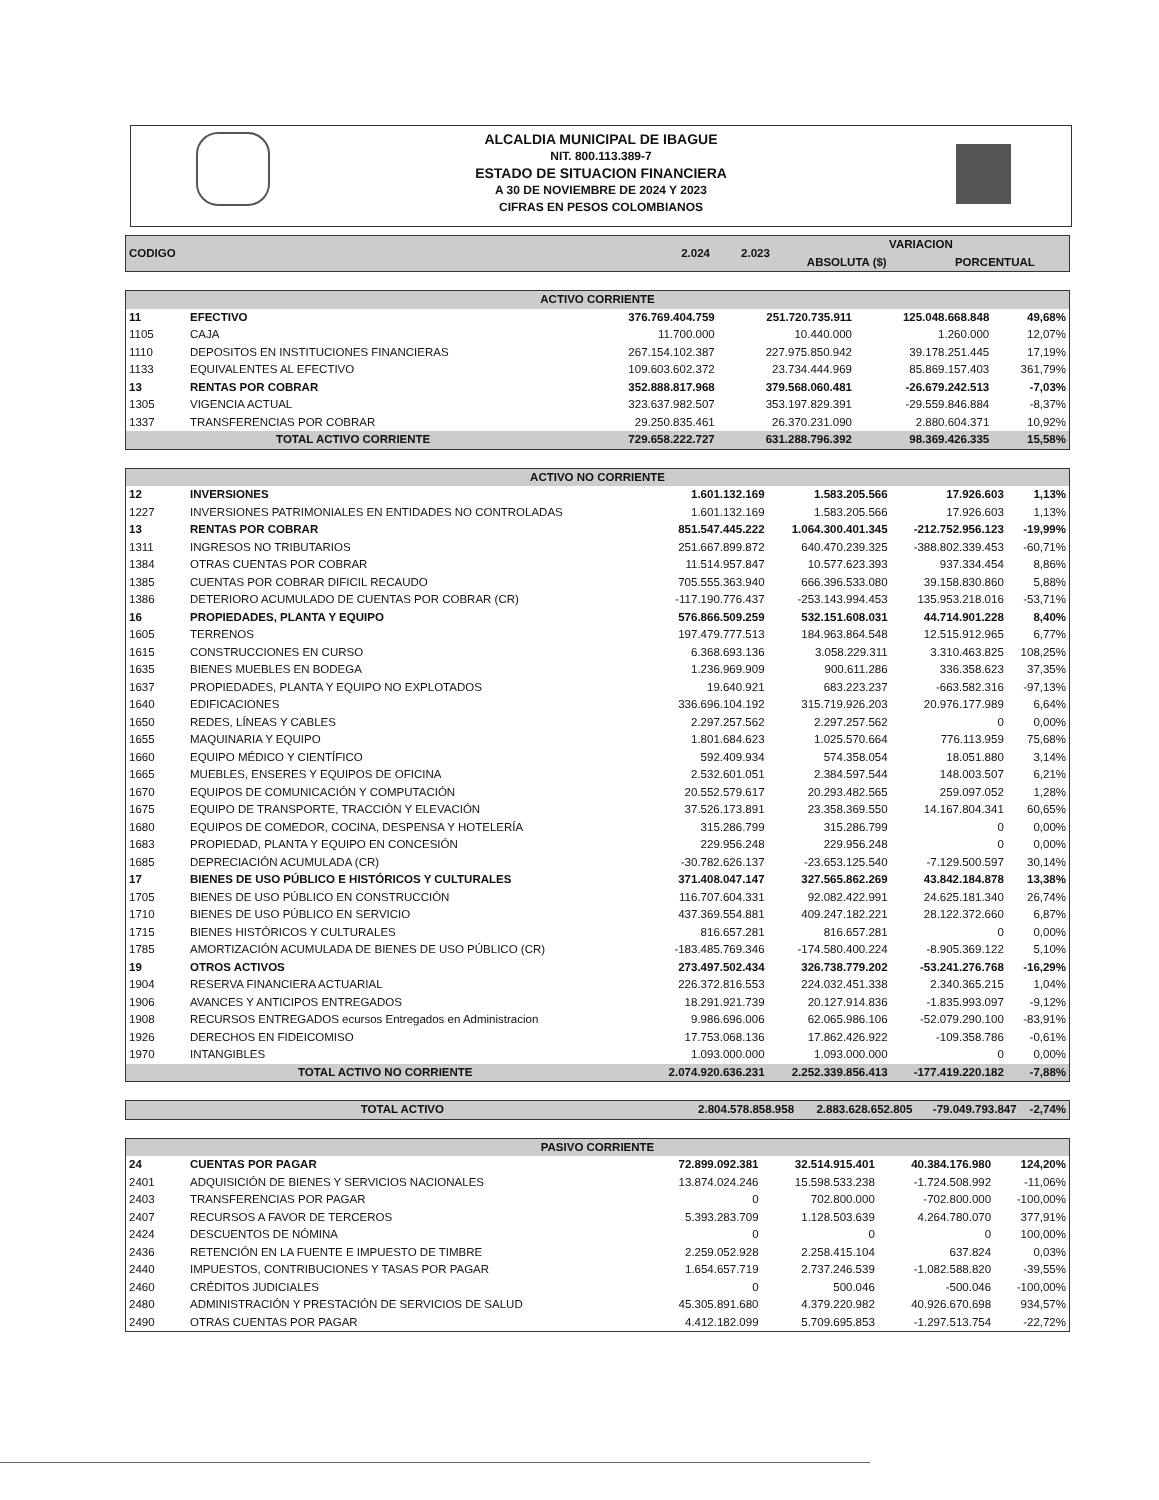ALCALDIA MUNICIPAL DE IBAGUE
NIT. 800.113.389-7
ESTADO DE SITUACION FINANCIERA
A 30 DE NOVIEMBRE DE 2024 Y 2023
CIFRAS EN PESOS COLOMBIANOS
| CODIGO | | 2.024 | 2.023 | VARIACION | |
| --- | --- | --- | --- | --- | --- |
| | | | | ABSOLUTA ($) | PORCENTUAL |
| ACTIVO CORRIENTE | | | | | |
| --- | --- | --- | --- | --- | --- |
| 11 | EFECTIVO | 376.769.404.759 | 251.720.735.911 | 125.048.668.848 | 49,68% |
| 1105 | CAJA | 11.700.000 | 10.440.000 | 1.260.000 | 12,07% |
| 1110 | DEPOSITOS EN INSTITUCIONES FINANCIERAS | 267.154.102.387 | 227.975.850.942 | 39.178.251.445 | 17,19% |
| 1133 | EQUIVALENTES AL EFECTIVO | 109.603.602.372 | 23.734.444.969 | 85.869.157.403 | 361,79% |
| 13 | RENTAS POR COBRAR | 352.888.817.968 | 379.568.060.481 | -26.679.242.513 | -7,03% |
| 1305 | VIGENCIA ACTUAL | 323.637.982.507 | 353.197.829.391 | -29.559.846.884 | -8,37% |
| 1337 | TRANSFERENCIAS POR COBRAR | 29.250.835.461 | 26.370.231.090 | 2.880.604.371 | 10,92% |
| TOTAL ACTIVO CORRIENTE | | 729.658.222.727 | 631.288.796.392 | 98.369.426.335 | 15,58% |
| ACTIVO NO CORRIENTE | | | | | |
| --- | --- | --- | --- | --- | --- |
| 12 | INVERSIONES | 1.601.132.169 | 1.583.205.566 | 17.926.603 | 1,13% |
| 1227 | INVERSIONES PATRIMONIALES EN ENTIDADES NO CONTROLADAS | 1.601.132.169 | 1.583.205.566 | 17.926.603 | 1,13% |
| 13 | RENTAS POR COBRAR | 851.547.445.222 | 1.064.300.401.345 | -212.752.956.123 | -19,99% |
| 1311 | INGRESOS NO TRIBUTARIOS | 251.667.899.872 | 640.470.239.325 | -388.802.339.453 | -60,71% |
| 1384 | OTRAS CUENTAS POR COBRAR | 11.514.957.847 | 10.577.623.393 | 937.334.454 | 8,86% |
| 1385 | CUENTAS POR COBRAR DIFICIL RECAUDO | 705.555.363.940 | 666.396.533.080 | 39.158.830.860 | 5,88% |
| 1386 | DETERIORO ACUMULADO DE CUENTAS POR COBRAR (CR) | -117.190.776.437 | -253.143.994.453 | 135.953.218.016 | -53,71% |
| 16 | PROPIEDADES, PLANTA Y EQUIPO | 576.866.509.259 | 532.151.608.031 | 44.714.901.228 | 8,40% |
| 1605 | TERRENOS | 197.479.777.513 | 184.963.864.548 | 12.515.912.965 | 6,77% |
| 1615 | CONSTRUCCIONES EN CURSO | 6.368.693.136 | 3.058.229.311 | 3.310.463.825 | 108,25% |
| 1635 | BIENES MUEBLES EN BODEGA | 1.236.969.909 | 900.611.286 | 336.358.623 | 37,35% |
| 1637 | PROPIEDADES, PLANTA Y EQUIPO NO EXPLOTADOS | 19.640.921 | 683.223.237 | -663.582.316 | -97,13% |
| 1640 | EDIFICACIONES | 336.696.104.192 | 315.719.926.203 | 20.976.177.989 | 6,64% |
| 1650 | REDES, LÍNEAS Y CABLES | 2.297.257.562 | 2.297.257.562 | 0 | 0,00% |
| 1655 | MAQUINARIA Y EQUIPO | 1.801.684.623 | 1.025.570.664 | 776.113.959 | 75,68% |
| 1660 | EQUIPO MÉDICO Y CIENTÍFICO | 592.409.934 | 574.358.054 | 18.051.880 | 3,14% |
| 1665 | MUEBLES, ENSERES Y EQUIPOS DE OFICINA | 2.532.601.051 | 2.384.597.544 | 148.003.507 | 6,21% |
| 1670 | EQUIPOS DE COMUNICACIÓN Y COMPUTACIÓN | 20.552.579.617 | 20.293.482.565 | 259.097.052 | 1,28% |
| 1675 | EQUIPO DE TRANSPORTE, TRACCIÓN Y ELEVACIÓN | 37.526.173.891 | 23.358.369.550 | 14.167.804.341 | 60,65% |
| 1680 | EQUIPOS DE COMEDOR, COCINA, DESPENSA Y HOTELERÍA | 315.286.799 | 315.286.799 | 0 | 0,00% |
| 1683 | PROPIEDAD, PLANTA Y EQUIPO EN CONCESIÓN | 229.956.248 | 229.956.248 | 0 | 0,00% |
| 1685 | DEPRECIACIÓN ACUMULADA (CR) | -30.782.626.137 | -23.653.125.540 | -7.129.500.597 | 30,14% |
| 17 | BIENES DE USO PÚBLICO E HISTÓRICOS Y CULTURALES | 371.408.047.147 | 327.565.862.269 | 43.842.184.878 | 13,38% |
| 1705 | BIENES DE USO PÚBLICO EN CONSTRUCCIÓN | 116.707.604.331 | 92.082.422.991 | 24.625.181.340 | 26,74% |
| 1710 | BIENES DE USO PÚBLICO EN SERVICIO | 437.369.554.881 | 409.247.182.221 | 28.122.372.660 | 6,87% |
| 1715 | BIENES HISTÓRICOS Y CULTURALES | 816.657.281 | 816.657.281 | 0 | 0,00% |
| 1785 | AMORTIZACIÓN ACUMULADA DE BIENES DE USO PÚBLICO (CR) | -183.485.769.346 | -174.580.400.224 | -8.905.369.122 | 5,10% |
| 19 | OTROS ACTIVOS | 273.497.502.434 | 326.738.779.202 | -53.241.276.768 | -16,29% |
| 1904 | RESERVA FINANCIERA ACTUARIAL | 226.372.816.553 | 224.032.451.338 | 2.340.365.215 | 1,04% |
| 1906 | AVANCES Y ANTICIPOS ENTREGADOS | 18.291.921.739 | 20.127.914.836 | -1.835.993.097 | -9,12% |
| 1908 | RECURSOS ENTREGADOS ecursos Entregados en Administracion | 9.986.696.006 | 62.065.986.106 | -52.079.290.100 | -83,91% |
| 1926 | DERECHOS EN FIDEICOMISO | 17.753.068.136 | 17.862.426.922 | -109.358.786 | -0,61% |
| 1970 | INTANGIBLES | 1.093.000.000 | 1.093.000.000 | 0 | 0,00% |
| TOTAL ACTIVO NO CORRIENTE | | 2.074.920.636.231 | 2.252.339.856.413 | -177.419.220.182 | -7,88% |
| TOTAL ACTIVO | 2.804.578.858.958 | 2.883.628.652.805 | -79.049.793.847 | -2,74% |
| PASIVO CORRIENTE | | | | | |
| --- | --- | --- | --- | --- | --- |
| 24 | CUENTAS POR PAGAR | 72.899.092.381 | 32.514.915.401 | 40.384.176.980 | 124,20% |
| 2401 | ADQUISICIÓN DE BIENES Y SERVICIOS NACIONALES | 13.874.024.246 | 15.598.533.238 | -1.724.508.992 | -11,06% |
| 2403 | TRANSFERENCIAS POR PAGAR | 0 | 702.800.000 | -702.800.000 | -100,00% |
| 2407 | RECURSOS A FAVOR DE TERCEROS | 5.393.283.709 | 1.128.503.639 | 4.264.780.070 | 377,91% |
| 2424 | DESCUENTOS DE NÓMINA | 0 | 0 | 0 | 100,00% |
| 2436 | RETENCIÓN EN LA FUENTE E IMPUESTO DE TIMBRE | 2.259.052.928 | 2.258.415.104 | 637.824 | 0,03% |
| 2440 | IMPUESTOS, CONTRIBUCIONES Y TASAS POR PAGAR | 1.654.657.719 | 2.737.246.539 | -1.082.588.820 | -39,55% |
| 2460 | CRÉDITOS JUDICIALES | 0 | 500.046 | -500.046 | -100,00% |
| 2480 | ADMINISTRACIÓN Y PRESTACIÓN DE SERVICIOS DE SALUD | 45.305.891.680 | 4.379.220.982 | 40.926.670.698 | 934,57% |
| 2490 | OTRAS CUENTAS POR PAGAR | 4.412.182.099 | 5.709.695.853 | -1.297.513.754 | -22,72% |